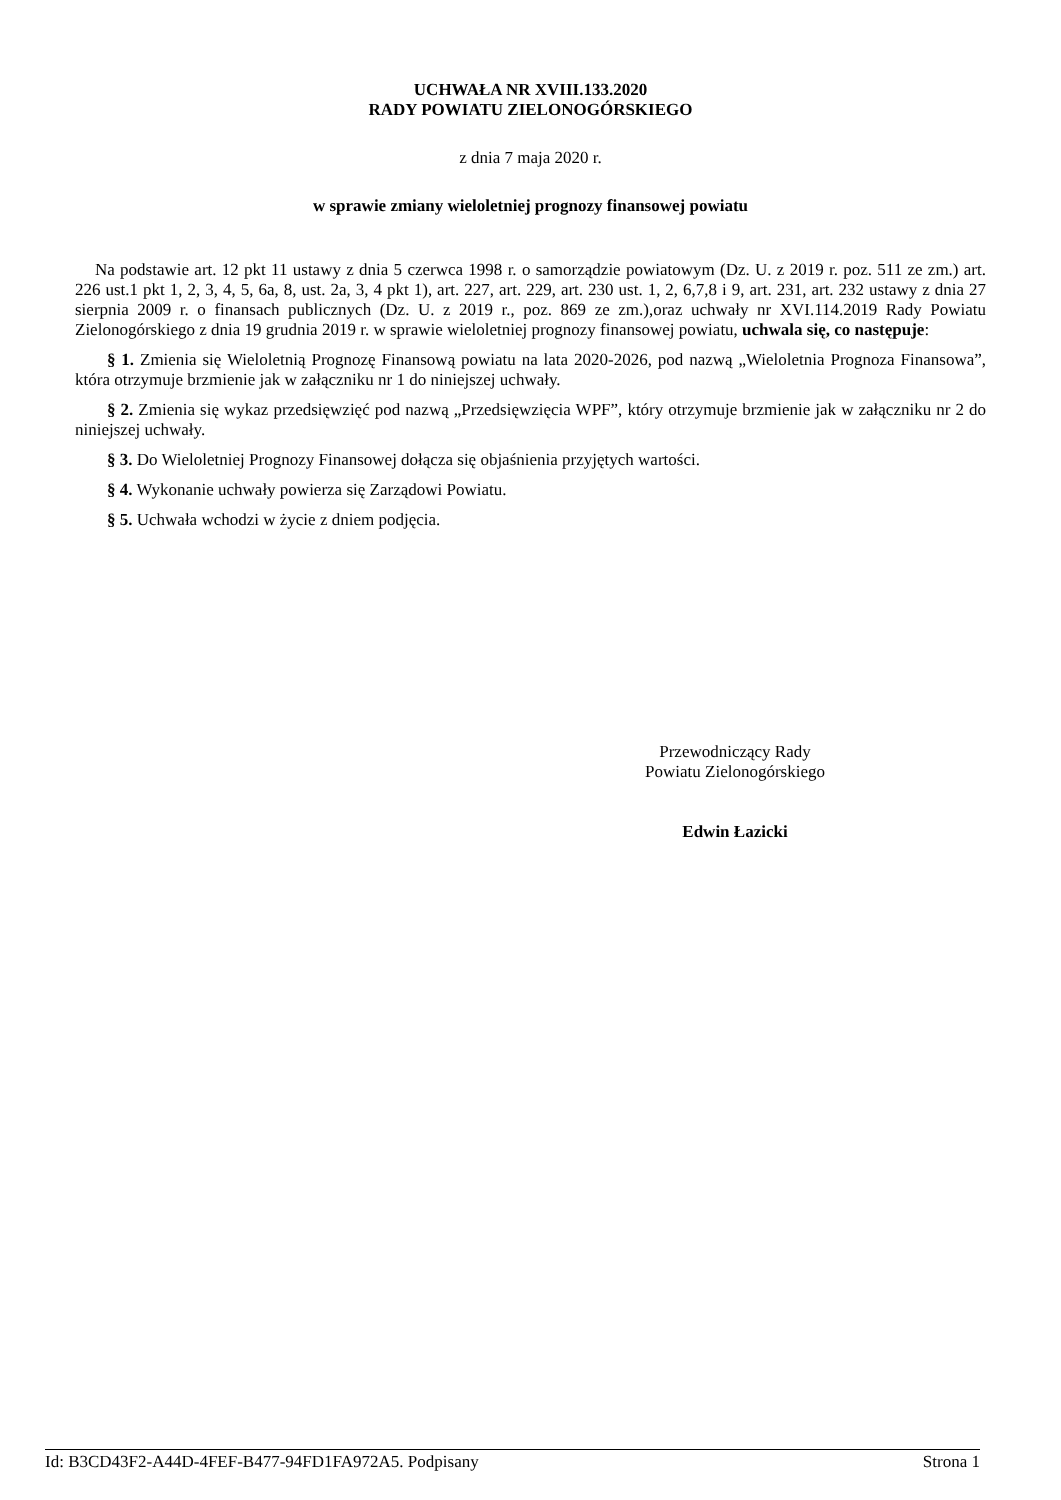UCHWAŁA NR XVIII.133.2020
RADY POWIATU ZIELONOGÓRSKIEGO
z dnia 7 maja 2020 r.
w sprawie zmiany wieloletniej prognozy finansowej powiatu
Na podstawie art. 12 pkt 11 ustawy z dnia 5 czerwca 1998 r. o samorządzie powiatowym (Dz. U. z 2019 r. poz. 511 ze zm.) art. 226 ust.1 pkt 1, 2, 3, 4, 5, 6a, 8, ust. 2a, 3, 4 pkt 1), art. 227, art. 229, art. 230 ust. 1, 2, 6,7,8 i 9, art. 231, art. 232 ustawy z dnia 27 sierpnia 2009 r. o finansach publicznych (Dz. U. z 2019 r., poz. 869 ze zm.),oraz uchwały nr XVI.114.2019 Rady Powiatu Zielonogórskiego z dnia 19 grudnia 2019 r. w sprawie wieloletniej prognozy finansowej powiatu, uchwala się, co następuje:
§ 1. Zmienia się Wieloletnią Prognozę Finansową powiatu na lata 2020-2026, pod nazwą „Wieloletnia Prognoza Finansowa”, która otrzymuje brzmienie jak w załączniku nr 1 do niniejszej uchwały.
§ 2. Zmienia się wykaz przedsięwzięć pod nazwą „Przedsięwzięcia WPF”, który otrzymuje brzmienie jak w załączniku nr 2 do niniejszej uchwały.
§ 3. Do Wieloletniej Prognozy Finansowej dołącza się objaśnienia przyjętych wartości.
§ 4. Wykonanie uchwały powierza się Zarządowi Powiatu.
§ 5. Uchwała wchodzi w życie z dniem podjęcia.
Przewodniczący Rady
Powiatu Zielonogórskiego
Edwin Łazicki
Id: B3CD43F2-A44D-4FEF-B477-94FD1FA972A5. Podpisany Strona 1